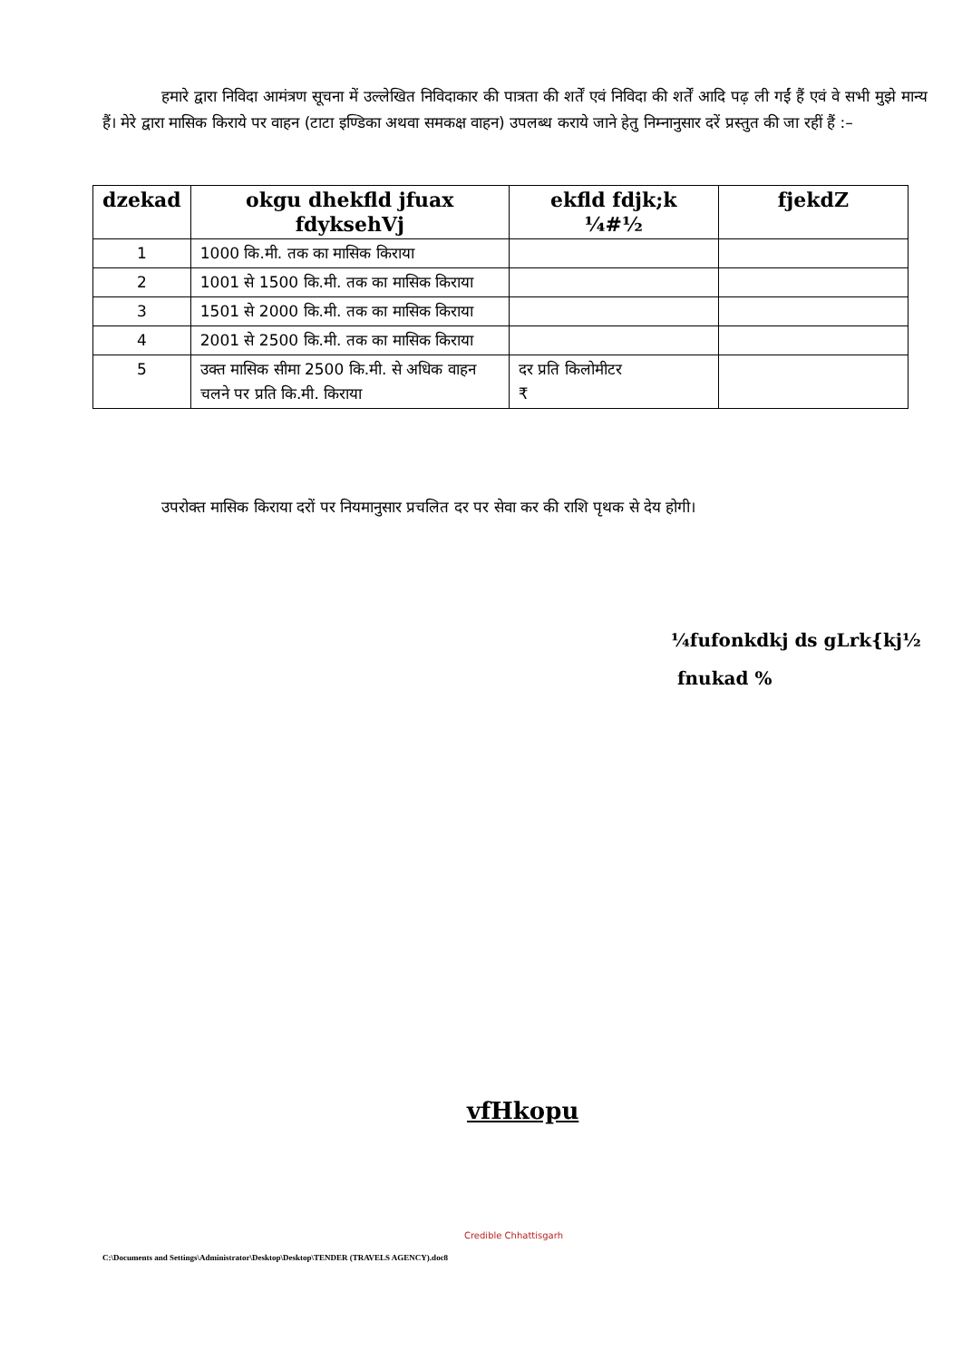हमारे द्वारा निविदा आमंत्रण सूचना में उल्लेखित निविदाकार की पात्रता की शर्तें एवं निविदा की शर्तें आदि पढ़ ली गईं हैं एवं वे सभी मुझे मान्य हैं। मेरे द्वारा मासिक किराये पर वाहन (टाटा इण्डिका अथवा समकक्ष वाहन) उपलब्ध कराये जाने हेतु निम्नानुसार दरें प्रस्तुत की जा रहीं हैं :–
| dzekad | okgu dhekfld jfuax fdyksehVj | ekfld fdjk;k ¼#½ | fjekdZ |
| --- | --- | --- | --- |
| 1 | 1000 कि.मी. तक का मासिक किराया | | |
| 2 | 1001 से 1500 कि.मी. तक का मासिक किराया | | |
| 3 | 1501 से 2000 कि.मी. तक का मासिक किराया | | |
| 4 | 2001 से 2500 कि.मी. तक का मासिक किराया | | |
| 5 | उक्त मासिक सीमा 2500 कि.मी. से अधिक वाहन चलने पर प्रति कि.मी. किराया | दर प्रति किलोमीटर ₹ | |
उपरोक्त मासिक किराया दरों पर नियमानुसार प्रचलित दर पर सेवा कर की राशि पृथक से देय होगी।
¼fufonkdkj ds gLrk{kj½
fnukad %
vfHkopu
Credible Chhattisgarh
C:\Documents and Settings\Administrator\Desktop\Desktop\TENDER (TRAVELS AGENCY).doc8